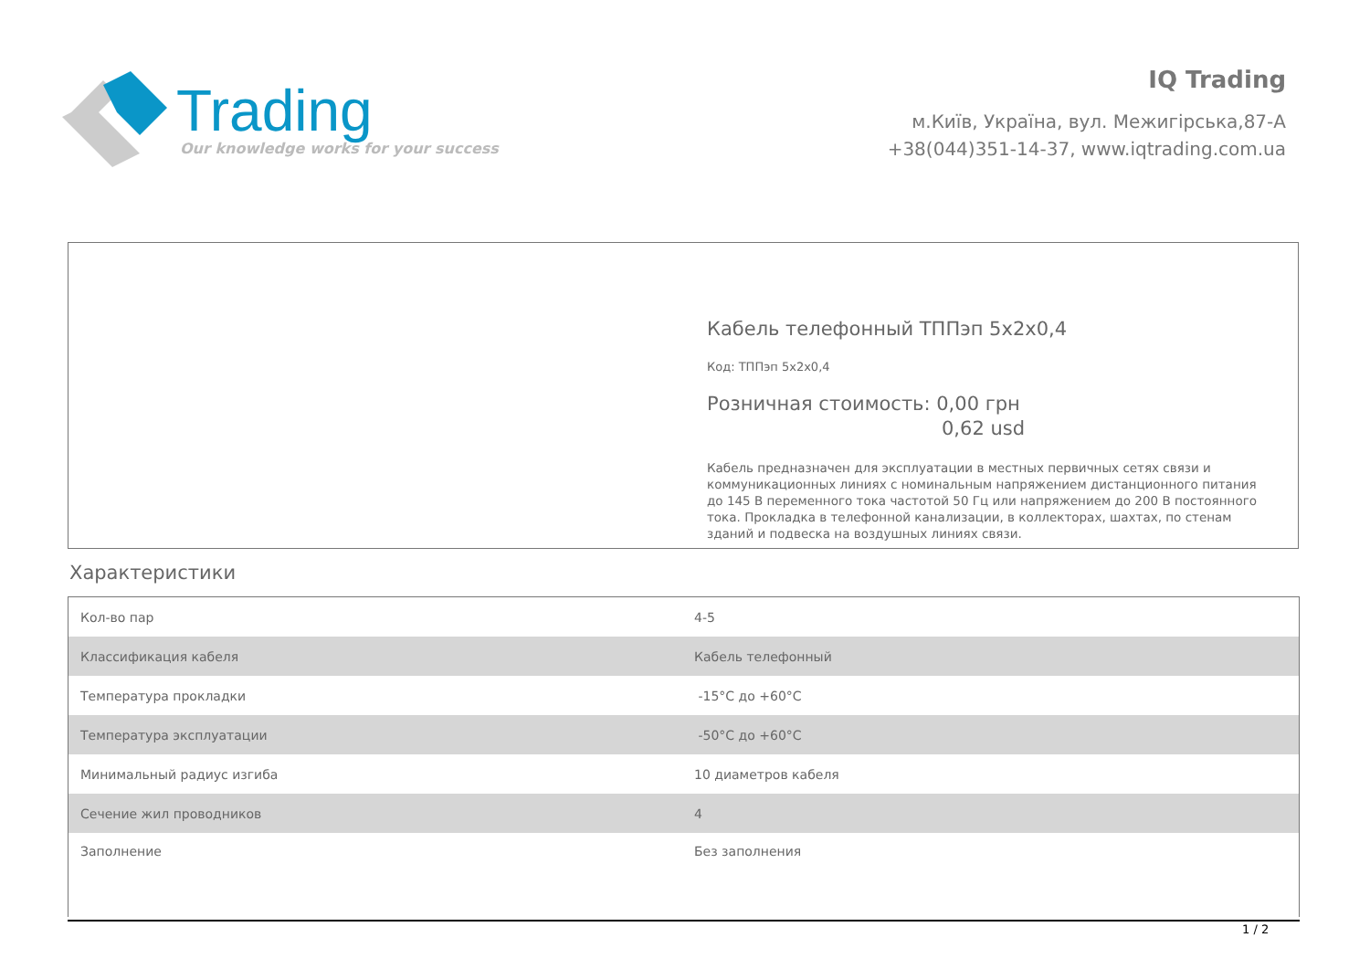Trading
Our knowledge works for your success
IQ Trading
м.Київ, Україна, вул. Межигірська,87-А
+38(044)351-14-37, www.iqtrading.com.ua
Кабель телефонный ТППэп 5х2х0,4
Код: ТППэп 5х2х0,4
Розничная стоимость: 0,00 грн
0,62 usd
Кабель предназначен для эксплуатации в местных первичных сетях связи и коммуникационных линиях с номинальным напряжением дистанционного питания до 145 В переменного тока частотой 50 Гц или напряжением до 200 В постоянного тока. Прокладка в телефонной канализации, в коллекторах, шахтах, по стенам зданий и подвеска на воздушных линиях связи.
Характеристики
| Кол-во пар | 4-5 |
| Классификация кабеля | Кабель телефонный |
| Температура прокладки | -15°C до +60°C |
| Температура эксплуатации | -50°C до +60°C |
| Минимальный радиус изгиба | 10 диаметров кабеля |
| Сечение жил проводников | 4 |
| Заполнение | Без заполнения |
1 / 2